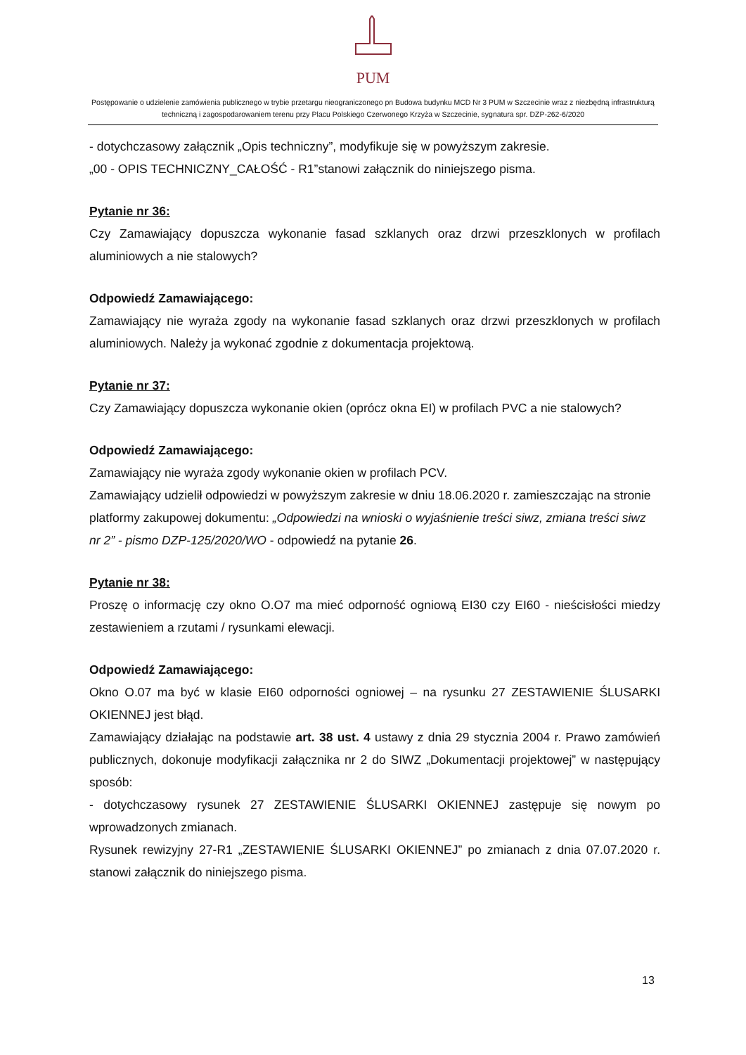PUM
Postępowanie o udzielenie zamówienia publicznego w trybie przetargu nieograniczonego pn Budowa budynku MCD Nr 3 PUM w Szczecinie wraz z niezbędną infrastrukturą techniczną i zagospodarowaniem terenu przy Placu Polskiego Czerwonego Krzyża w Szczecinie, sygnatura spr. DZP-262-6/2020
- dotychczasowy załącznik „Opis techniczny”, modyfikuje się w powyższym zakresie.
„00 - OPIS TECHNICZNY_CAŁOŚĆ - R1”stanowi załącznik do niniejszego pisma.
Pytanie nr 36:
Czy Zamawiający dopuszcza wykonanie fasad szklanych oraz drzwi przeszklonych w profilach aluminiowych a nie stalowych?
Odpowiedź Zamawiającego:
Zamawiający nie wyraża zgody na wykonanie fasad szklanych oraz drzwi przeszklonych w profilach aluminiowych. Należy ja wykonać zgodnie z dokumentacja projektową.
Pytanie nr 37:
Czy Zamawiający dopuszcza wykonanie okien (oprócz okna EI) w profilach PVC a nie stalowych?
Odpowiedź Zamawiającego:
Zamawiający nie wyraża zgody wykonanie okien w profilach PCV.
Zamawiający udzielił odpowiedzi w powyższym zakresie w dniu 18.06.2020 r. zamieszczając na stronie platformy zakupowej dokumentu: „Odpowiedzi na wnioski o wyjaśnienie treści siwz, zmiana treści siwz nr 2” - pismo DZP-125/2020/WO - odpowiedź na pytanie 26.
Pytanie nr 38:
Proszę o informację czy okno O.O7 ma mieć odporność ogniową EI30 czy EI60 - nieścisłości miedzy zestawieniem a rzutami / rysunkami elewacji.
Odpowiedź Zamawiającego:
Okno O.07 ma być w klasie EI60 odporności ogniowej – na rysunku 27 ZESTAWIENIE ŚLUSARKI OKIENNEJ jest błąd.
Zamawiający działając na podstawie art. 38 ust. 4 ustawy z dnia 29 stycznia 2004 r. Prawo zamówień publicznych, dokonuje modyfikacji załącznika nr 2 do SIWZ „Dokumentacji projektowej” w następujący sposób:
- dotychczasowy rysunek 27 ZESTAWIENIE ŚLUSARKI OKIENNEJ zastępuje się nowym po wprowadzonych zmianach.
Rysunek rewizyjny 27-R1 „ZESTAWIENIE ŚLUSARKI OKIENNEJ” po zmianach z dnia 07.07.2020 r. stanowi załącznik do niniejszego pisma.
13